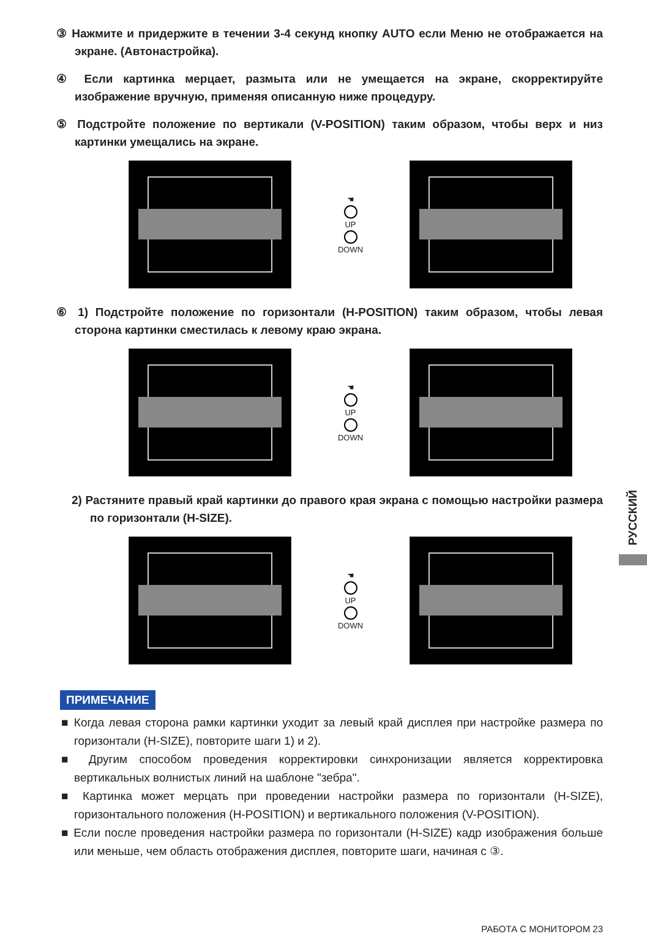③ Нажмите и придержите в течении 3-4 секунд кнопку AUTO если Меню не отображается на экране. (Автонастройка).
④ Если картинка мерцает, размыта или не умещается на экране, скорректируйте изображение вручную, применяя описанную ниже процедуру.
⑤ Подстройте положение по вертикали (V-POSITION) таким образом, чтобы верх и низ картинки умещались на экране.
☚
UP
DOWN
⑥ 1) Подстройте положение по горизонтали (H-POSITION) таким образом, чтобы левая сторона картинки сместилась к левому краю экрана.
☚
UP
DOWN
2) Растяните правый край картинки до правого края экрана с помощью настройки размера по горизонтали (H-SIZE).
☚
UP
DOWN
ПРИМЕЧАНИЕ
■ Когда левая сторона рамки картинки уходит за левый край дисплея при настройке размера по горизонтали (H-SIZE), повторите шаги 1) и 2).
■ Другим способом проведения корректировки синхронизации является корректировка вертикальных волнистых линий на шаблоне "зебра".
■ Картинка может мерцать при проведении настройки размера по горизонтали (H-SIZE), горизонтального положения (H-POSITION) и вертикального положения (V-POSITION).
■ Если после проведения настройки размера по горизонтали (H-SIZE) кадр изображения больше или меньше, чем область отображения дисплея, повторите шаги, начиная с ③.
РУССКИЙ
РАБОТА С МОНИТОРОМ 23